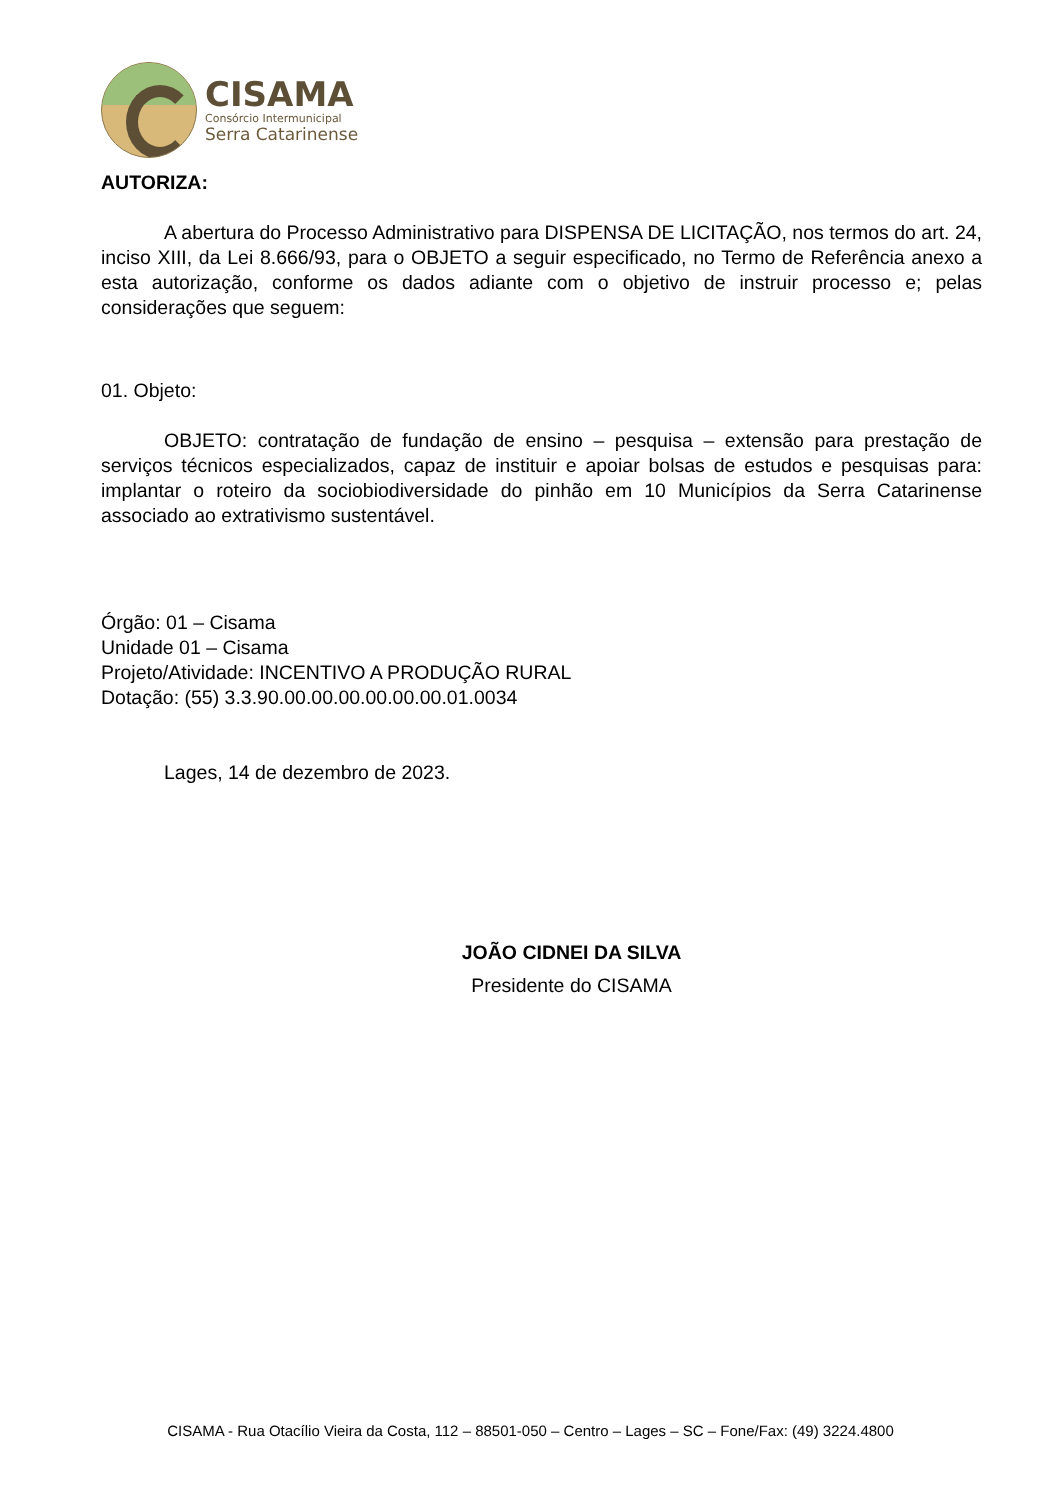CISAMA
Consórcio Intermunicipal
Serra Catarinense
AUTORIZA:
A abertura do Processo Administrativo para DISPENSA DE LICITAÇÃO, nos termos do art. 24, inciso XIII, da Lei 8.666/93, para o OBJETO a seguir especificado, no Termo de Referência anexo a esta autorização, conforme os dados adiante com o objetivo de instruir processo e; pelas considerações que seguem:
01. Objeto:
OBJETO: contratação de fundação de ensino – pesquisa – extensão para prestação de serviços técnicos especializados, capaz de instituir e apoiar bolsas de estudos e pesquisas para: implantar o roteiro da sociobiodiversidade do pinhão em 10 Municípios da Serra Catarinense associado ao extrativismo sustentável.
Órgão: 01 – Cisama
Unidade 01 – Cisama
Projeto/Atividade: INCENTIVO A PRODUÇÃO RURAL
Dotação: (55) 3.3.90.00.00.00.00.00.00.01.0034
Lages, 14 de dezembro de 2023.
JOÃO CIDNEI DA SILVA
Presidente do CISAMA
CISAMA - Rua Otacílio Vieira da Costa, 112 – 88501-050 – Centro – Lages – SC – Fone/Fax: (49) 3224.4800